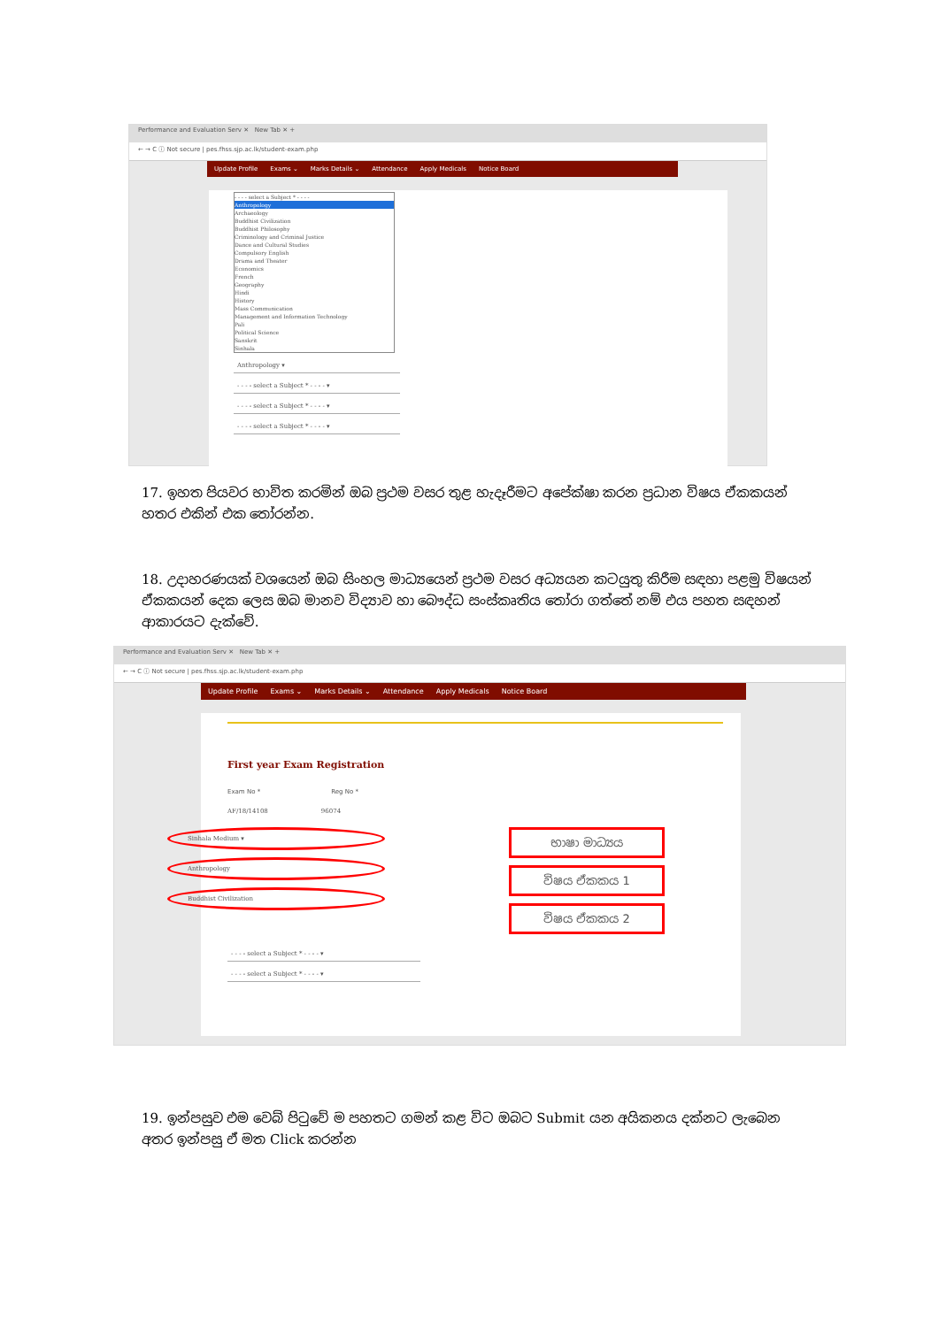Performance and Evaluation Serv ✕ New Tab ✕ +
← → C ⓘ Not secure | pes.fhss.sjp.ac.lk/student-exam.php
Update Profile Exams ⌄ Marks Details ⌄ Attendance Apply Medicals Notice Board
- - - - select a Subject * - - - -
Anthropology
Archaeology
Buddhist Civilization
Buddhist Philosophy
Criminology and Criminal Justice
Dance and Cultural Studies
Compulsory English
Drama and Theater
Economics
French
Geography
Hindi
History
Mass Communication
Management and Information Technology
Pali
Political Science
Sanskrit
Sinhala
Anthropology ▾
- - - - select a Subject * - - - - ▾
- - - - select a Subject * - - - - ▾
- - - - select a Subject * - - - - ▾
17. ඉහත පියවර භාවිත කරමින් ඔබ ප්‍රථම වසර තුළ හැදෑරීමට අපේක්ෂා කරන ප්‍රධාන විෂය ඒකකයන් හතර එකින් එක තෝරන්න.
18. උදාහරණයක් වශයෙන් ඔබ සිංහල මාධ්‍යයෙන් ප්‍රථම වසර අධ්‍යයන කටයුතු කිරීම සඳහා පළමු විෂයන් ඒකකයන් දෙක ලෙස ඔබ මානව විද්‍යාව හා බෞද්ධ සංස්කෘතිය තෝරා ගත්තේ නම් එය පහත සඳහන් ආකාරයට දැක්වේ.
Performance and Evaluation Serv ✕ New Tab ✕ +
← → C ⓘ Not secure | pes.fhss.sjp.ac.lk/student-exam.php
Update Profile Exams ⌄ Marks Details ⌄ Attendance Apply Medicals Notice Board
First year Exam Registration
Exam No * Reg No *
AF/18/14108 96074
Sinhala Medium ▾
Anthropology
Buddhist Civilization
භාෂා මාධ්‍යය
විෂය ඒකකය 1
විෂය ඒකකය 2
- - - - select a Subject * - - - - ▾
- - - - select a Subject * - - - - ▾
19. ඉන්පසුව එම වෙබ් පිටුවේ ම පහතට ගමන් කළ විට ඔබට Submit යන අයිකනය දක්නට ලැබෙන අතර ඉන්පසු ඒ මත Click කරන්න